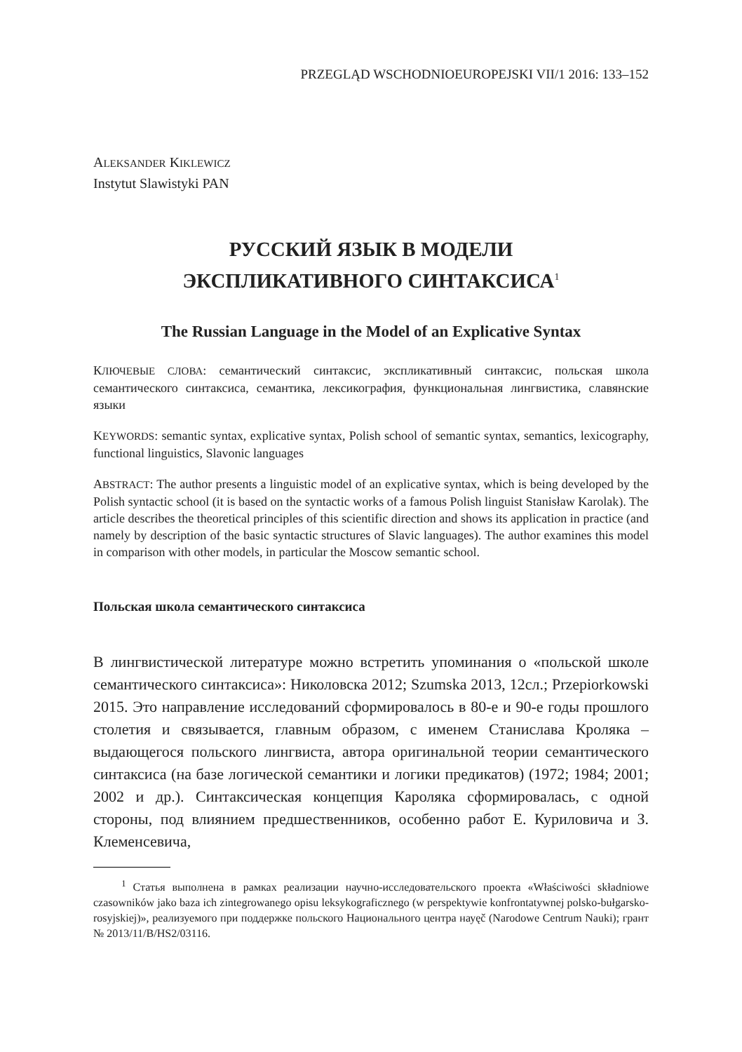PRZEGLĄD WSCHODNIOEUROPEJSKI VII/1 2016: 133–152
ALEKSANDER KIKLEWICZ
Instytut Slawistyki PAN
РУССКИЙ ЯЗЫК В МОДЕЛИ
ЭКСПЛИКАТИВНОГО СИНТАКСИСА<sup>1</sup>
The Russian Language in the Model of an Explicative Syntax
КЛЮЧЕВЫЕ СЛОВА: семантический синтаксис, экспликативный синтаксис, польская школа семантического синтаксиса, семантика, лексикография, функциональная лингвистика, славянские языки
KEYWORDS: semantic syntax, explicative syntax, Polish school of semantic syntax, semantics, lexicography, functional linguistics, Slavonic languages
ABSTRACT: The author presents a linguistic model of an explicative syntax, which is being developed by the Polish syntactic school (it is based on the syntactic works of a famous Polish linguist Stanisław Karolak). The article describes the theoretical principles of this scientific direction and shows its application in practice (and namely by description of the basic syntactic structures of Slavic languages). The author examines this model in comparison with other models, in particular the Moscow semantic school.
Польская школа семантического синтаксиса
В лингвистической литературе можно встретить упоминания о «польской школе семантического синтаксиса»: Николовска 2012; Szumska 2013, 12сл.; Przepiorkowski 2015. Это направление исследований сформировалось в 80-е и 90-е годы прошлого столетия и связывается, главным образом, с именем Станислава Кроляка – выдающегося польского лингвиста, автора оригинальной теории семантического синтаксиса (на базе логической семантики и логики предикатов) (1972; 1984; 2001; 2002 и др.). Синтаксическая концепция Кароляка сформировалась, с одной стороны, под влиянием предшественников, особенно работ Е. Куриловича и З. Клеменсевича,
<sup>1</sup> Статья выполнена в рамках реализации научно-исследовательского проекта «Właściwości składniowe czasowników jako baza ich zintegrowanego opisu leksykograficznego (w perspektywie konfrontatywnej polsko-bułgarsko-rosyjskiej)», реализуемого при поддержке польского Национального центра науęč (Narodowe Centrum Nauki); грант № 2013/11/B/HS2/03116.